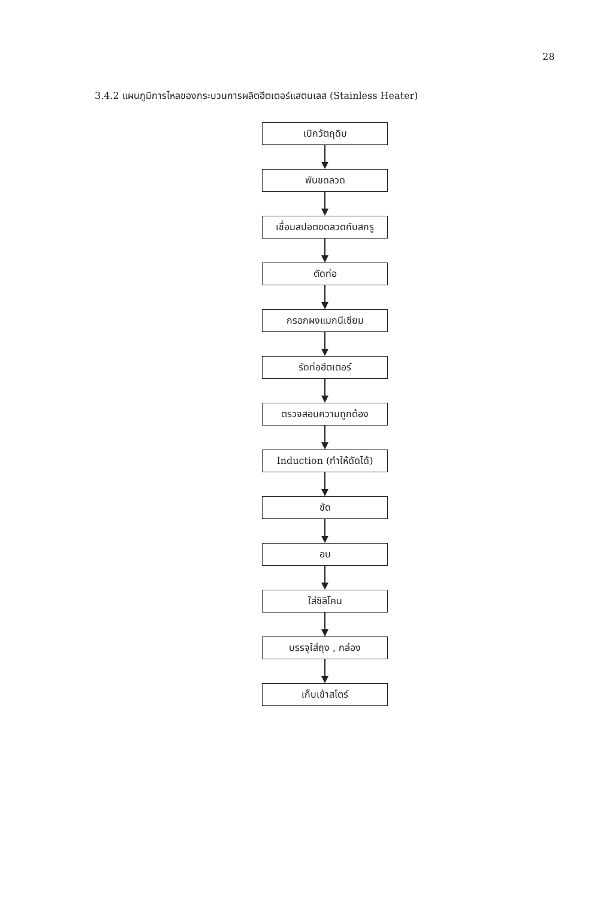28
3.4.2 แผนภูมิการไหลของกระบวนการผลิตฮีตเตอร์แสตนเลส (Stainless Heater)
เบิกวัตถุดิบ
พันขดลวด
เชื่อมสปอตขดลวดกับสกรู
ตัดท่อ
กรอกผงแมกนีเซียม
รัดท่อฮีตเตอร์
ตรวจสอบความถูกต้อง
Induction (ทำให้ดัดได้)
ขัด
อบ
ใส่ซิลิโคน
บรรจุใส่ถุง , กล่อง
เก็บเข้าสโตร์